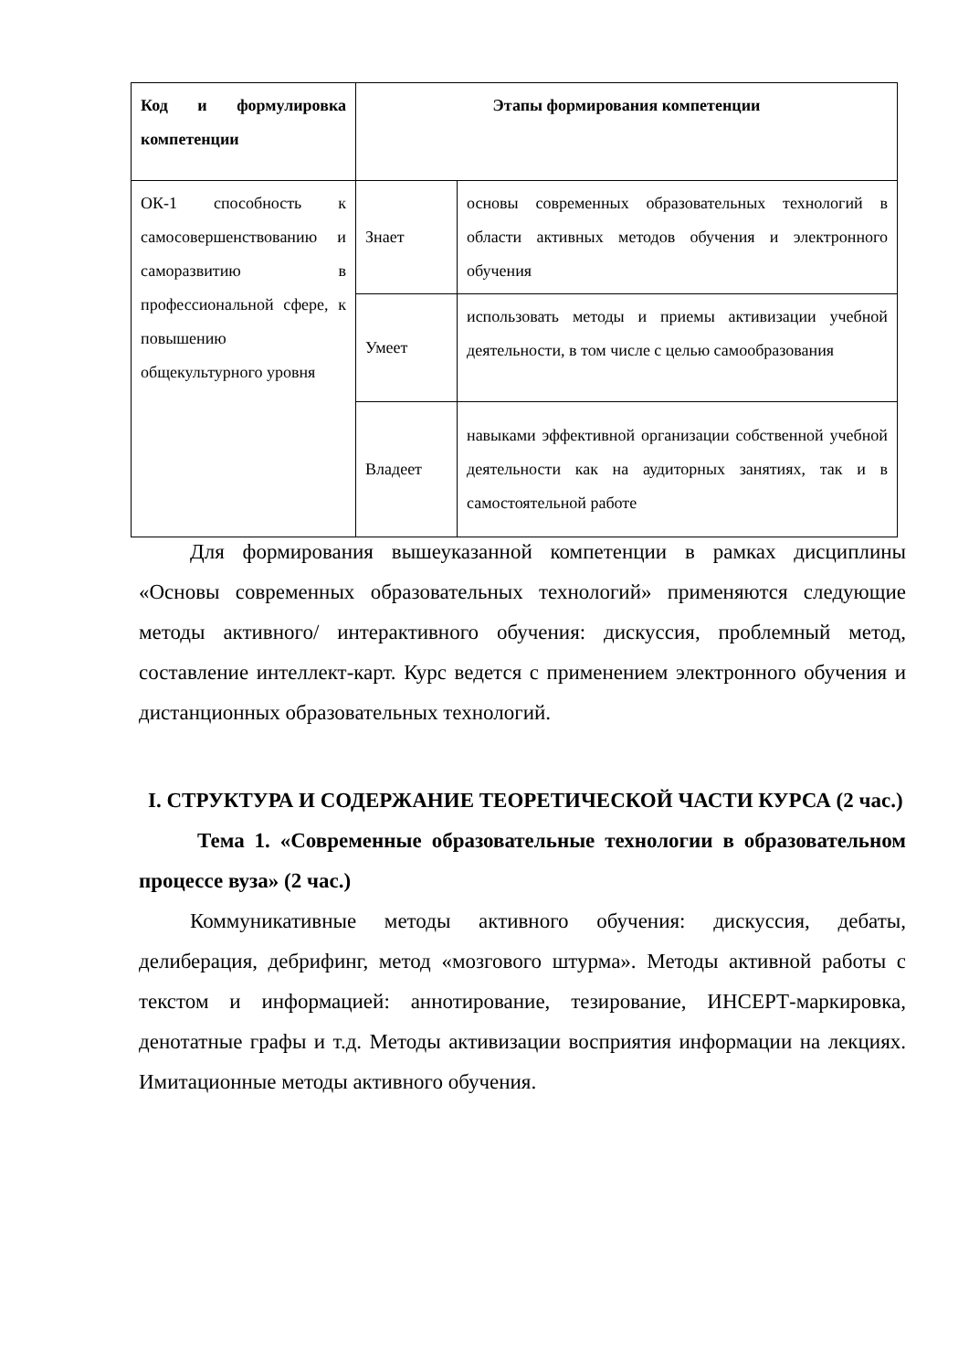| Код и формулировка компетенции | Этапы формирования компетенции | |
| --- | --- | --- |
| ОК-1 способность к самосовершенствованию и саморазвитию в профессиональной сфере, к повышению общекультурного уровня | Знает | основы современных образовательных технологий в области активных методов обучения и электронного обучения |
| | Умеет | использовать методы и приемы активизации учебной деятельности, в том числе с целью самообразования |
| | Владеет | навыками эффективной организации собственной учебной деятельности как на аудиторных занятиях, так и в самостоятельной работе |
Для формирования вышеуказанной компетенции в рамках дисциплины «Основы современных образовательных технологий» применяются следующие методы активного/ интерактивного обучения: дискуссия, проблемный метод, составление интеллект-карт. Курс ведется с применением электронного обучения и дистанционных образовательных технологий.
I. СТРУКТУРА И СОДЕРЖАНИЕ ТЕОРЕТИЧЕСКОЙ ЧАСТИ КУРСА (2 час.)
Тема 1. «Современные образовательные технологии в образовательном процессе вуза» (2 час.)
Коммуникативные методы активного обучения: дискуссия, дебаты, делиберация, дебрифинг, метод «мозгового штурма». Методы активной работы с текстом и информацией: аннотирование, тезирование, ИНСЕРТ-маркировка, денотатные графы и т.д. Методы активизации восприятия информации на лекциях. Имитационные методы активного обучения.